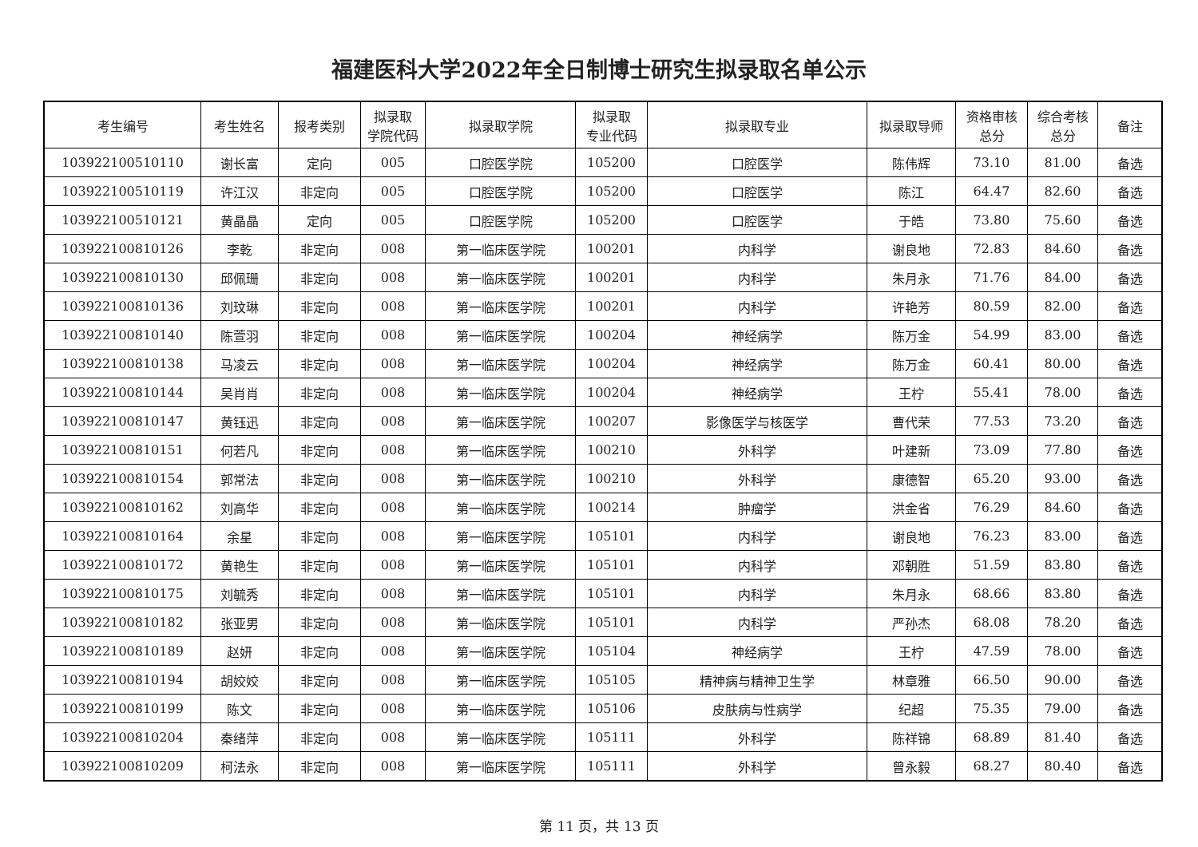福建医科大学2022年全日制博士研究生拟录取名单公示
| 考生编号 | 考生姓名 | 报考类别 | 拟录取 学院代码 | 拟录取学院 | 拟录取 专业代码 | 拟录取专业 | 拟录取导师 | 资格审核 总分 | 综合考核 总分 | 备注 |
| --- | --- | --- | --- | --- | --- | --- | --- | --- | --- | --- |
| 103922100510110 | 谢长富 | 定向 | 005 | 口腔医学院 | 105200 | 口腔医学 | 陈伟辉 | 73.10 | 81.00 | 备选 |
| 103922100510119 | 许江汉 | 非定向 | 005 | 口腔医学院 | 105200 | 口腔医学 | 陈江 | 64.47 | 82.60 | 备选 |
| 103922100510121 | 黄晶晶 | 定向 | 005 | 口腔医学院 | 105200 | 口腔医学 | 于皓 | 73.80 | 75.60 | 备选 |
| 103922100810126 | 李乾 | 非定向 | 008 | 第一临床医学院 | 100201 | 内科学 | 谢良地 | 72.83 | 84.60 | 备选 |
| 103922100810130 | 邱佩珊 | 非定向 | 008 | 第一临床医学院 | 100201 | 内科学 | 朱月永 | 71.76 | 84.00 | 备选 |
| 103922100810136 | 刘玟琳 | 非定向 | 008 | 第一临床医学院 | 100201 | 内科学 | 许艳芳 | 80.59 | 82.00 | 备选 |
| 103922100810140 | 陈萱羽 | 非定向 | 008 | 第一临床医学院 | 100204 | 神经病学 | 陈万金 | 54.99 | 83.00 | 备选 |
| 103922100810138 | 马凌云 | 非定向 | 008 | 第一临床医学院 | 100204 | 神经病学 | 陈万金 | 60.41 | 80.00 | 备选 |
| 103922100810144 | 吴肖肖 | 非定向 | 008 | 第一临床医学院 | 100204 | 神经病学 | 王柠 | 55.41 | 78.00 | 备选 |
| 103922100810147 | 黄钰迅 | 非定向 | 008 | 第一临床医学院 | 100207 | 影像医学与核医学 | 曹代荣 | 77.53 | 73.20 | 备选 |
| 103922100810151 | 何若凡 | 非定向 | 008 | 第一临床医学院 | 100210 | 外科学 | 叶建新 | 73.09 | 77.80 | 备选 |
| 103922100810154 | 郭常法 | 非定向 | 008 | 第一临床医学院 | 100210 | 外科学 | 康德智 | 65.20 | 93.00 | 备选 |
| 103922100810162 | 刘高华 | 非定向 | 008 | 第一临床医学院 | 100214 | 肿瘤学 | 洪金省 | 76.29 | 84.60 | 备选 |
| 103922100810164 | 余星 | 非定向 | 008 | 第一临床医学院 | 105101 | 内科学 | 谢良地 | 76.23 | 83.00 | 备选 |
| 103922100810172 | 黄艳生 | 非定向 | 008 | 第一临床医学院 | 105101 | 内科学 | 邓朝胜 | 51.59 | 83.80 | 备选 |
| 103922100810175 | 刘毓秀 | 非定向 | 008 | 第一临床医学院 | 105101 | 内科学 | 朱月永 | 68.66 | 83.80 | 备选 |
| 103922100810182 | 张亚男 | 非定向 | 008 | 第一临床医学院 | 105101 | 内科学 | 严孙杰 | 68.08 | 78.20 | 备选 |
| 103922100810189 | 赵妍 | 非定向 | 008 | 第一临床医学院 | 105104 | 神经病学 | 王柠 | 47.59 | 78.00 | 备选 |
| 103922100810194 | 胡姣姣 | 非定向 | 008 | 第一临床医学院 | 105105 | 精神病与精神卫生学 | 林章雅 | 66.50 | 90.00 | 备选 |
| 103922100810199 | 陈文 | 非定向 | 008 | 第一临床医学院 | 105106 | 皮肤病与性病学 | 纪超 | 75.35 | 79.00 | 备选 |
| 103922100810204 | 秦绪萍 | 非定向 | 008 | 第一临床医学院 | 105111 | 外科学 | 陈祥锦 | 68.89 | 81.40 | 备选 |
| 103922100810209 | 柯法永 | 非定向 | 008 | 第一临床医学院 | 105111 | 外科学 | 曾永毅 | 68.27 | 80.40 | 备选 |
第 11 页，共 13 页